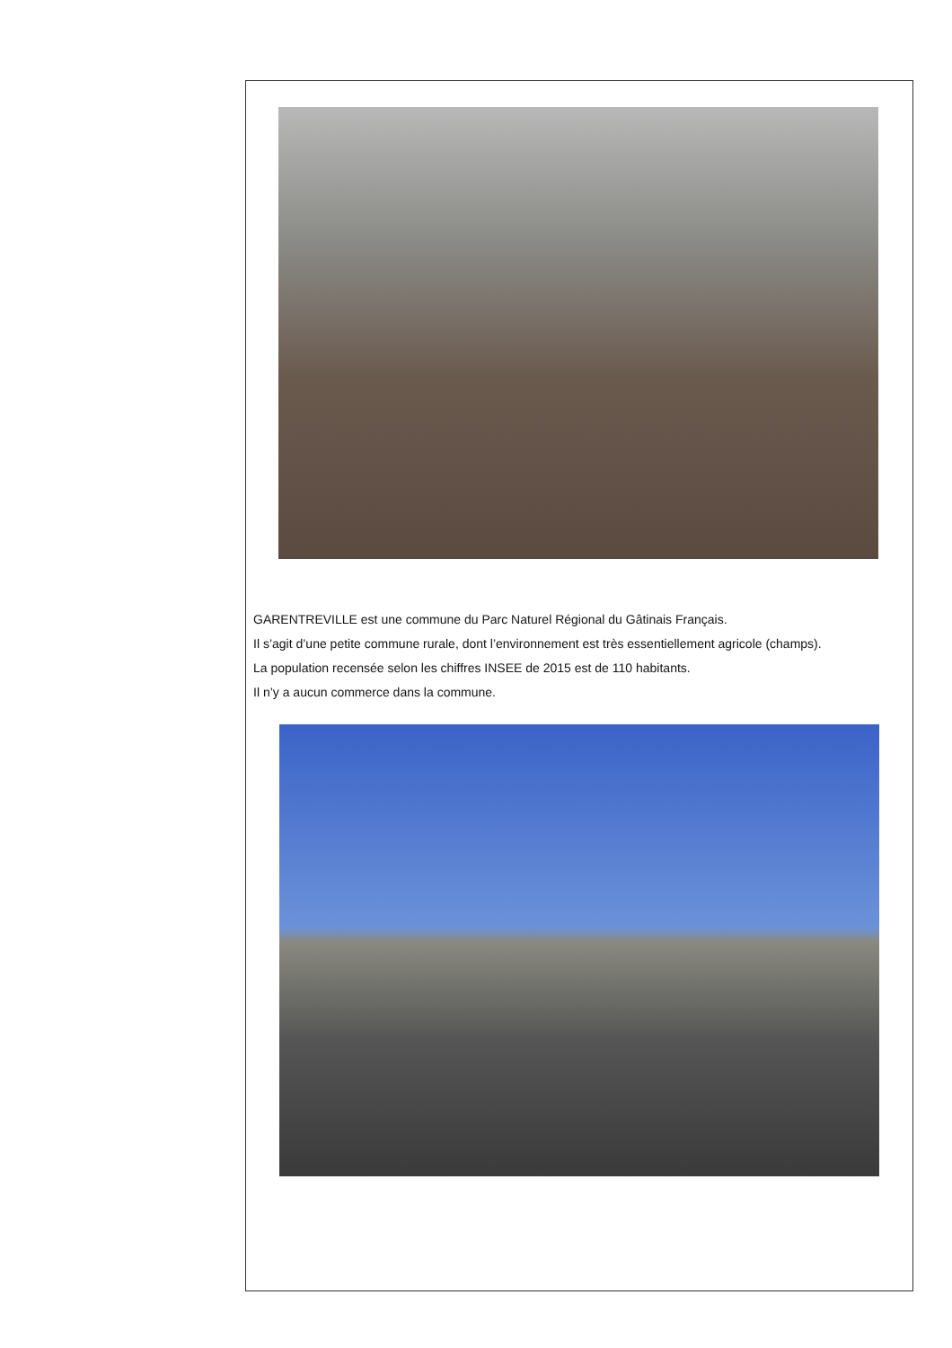GARENTREVILLE est une commune du Parc Naturel Régional du Gâtinais Français.
Il s’agit d’une petite commune rurale, dont l’environnement est très essentiellement agricole (champs).
La population recensée selon les chiffres INSEE de 2015 est de 110 habitants.
Il n’y a aucun commerce dans la commune.